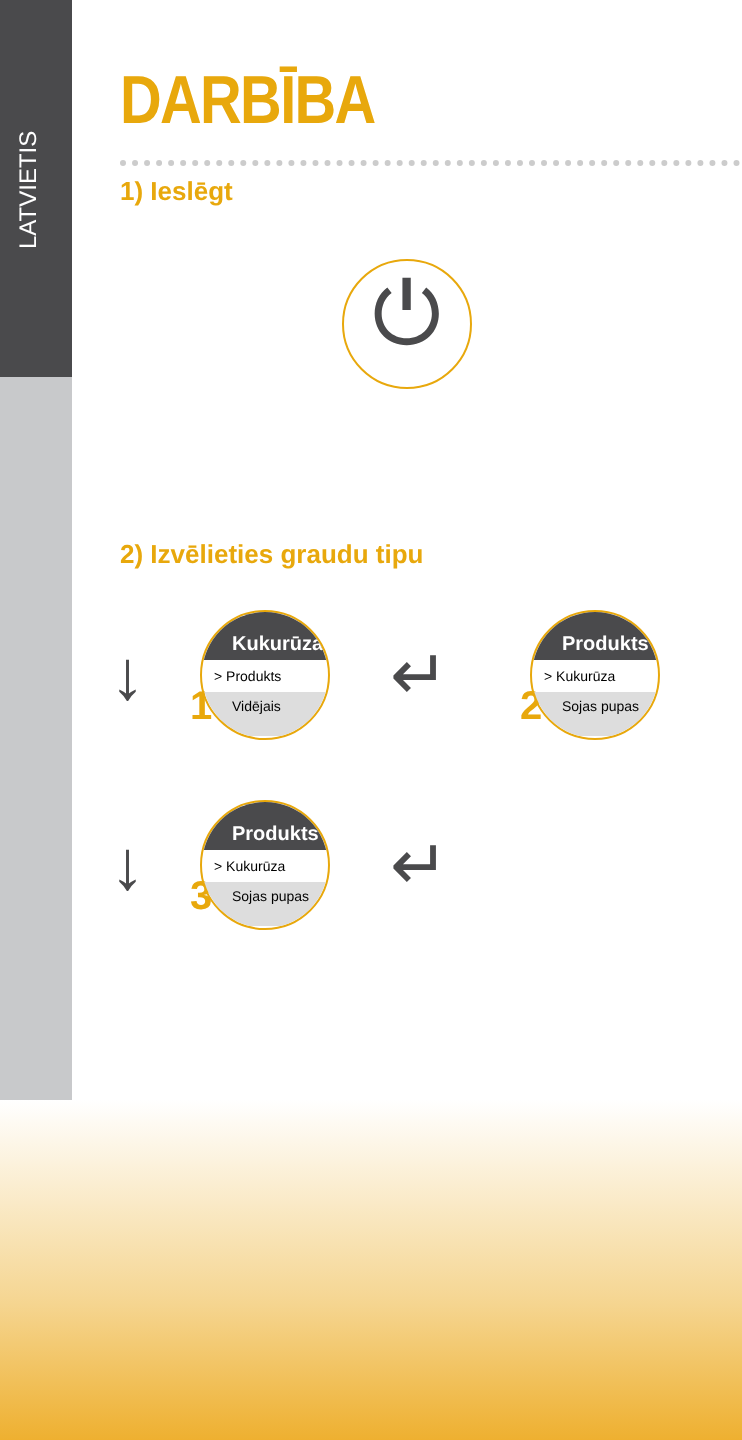LATVIETIS
DARBĪBA
1) Ieslēgt
⏻
2) Izvēlieties graudu tipu
↓
1
Kukurūza
> Produkts
Vidējais
↵
2
Produkts
> Kukurūza
Sojas pupas
↓
3
Produkts
> Kukurūza
Sojas pupas
↵